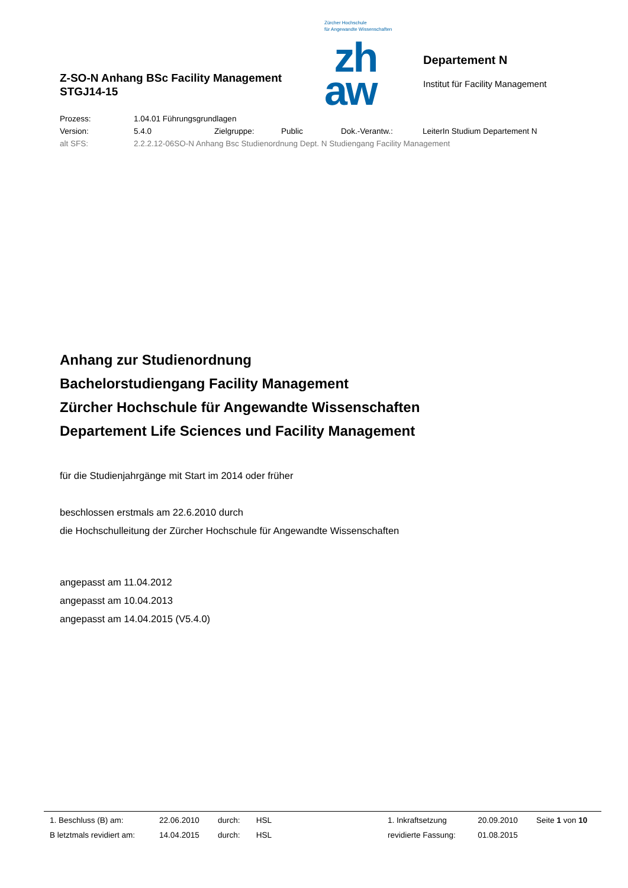Z-SO-N Anhang BSc Facility Management
STGJ14-15
Zürcher Hochschule
für Angewandte Wissenschaften
zh
aw
Departement N
Institut für Facility Management
| Prozess: | 1.04.01 Führungsgrundlagen | | | | |
| Version: | 5.4.0 | Zielgruppe: | Public | Dok.-Verantw.: | LeiterIn Studium Departement N |
| alt SFS: | 2.2.2.12-06SO-N Anhang Bsc Studienordnung Dept. N Studiengang Facility Management | | | | |
Anhang zur Studienordnung
Bachelorstudiengang Facility Management
Zürcher Hochschule für Angewandte Wissenschaften
Departement Life Sciences und Facility Management
für die Studienjahrgänge mit Start im 2014 oder früher
beschlossen erstmals am 22.6.2010 durch
die Hochschulleitung der Zürcher Hochschule für Angewandte Wissenschaften
angepasst am 11.04.2012
angepasst am 10.04.2013
angepasst am 14.04.2015 (V5.4.0)
| 1. Beschluss (B) am: | 22.06.2010 | durch: | HSL | | 1. Inkraftsetzung | 20.09.2010 | Seite 1 von 10 |
| B letztmals revidiert am: | 14.04.2015 | durch: | HSL | | revidierte Fassung: | 01.08.2015 | |